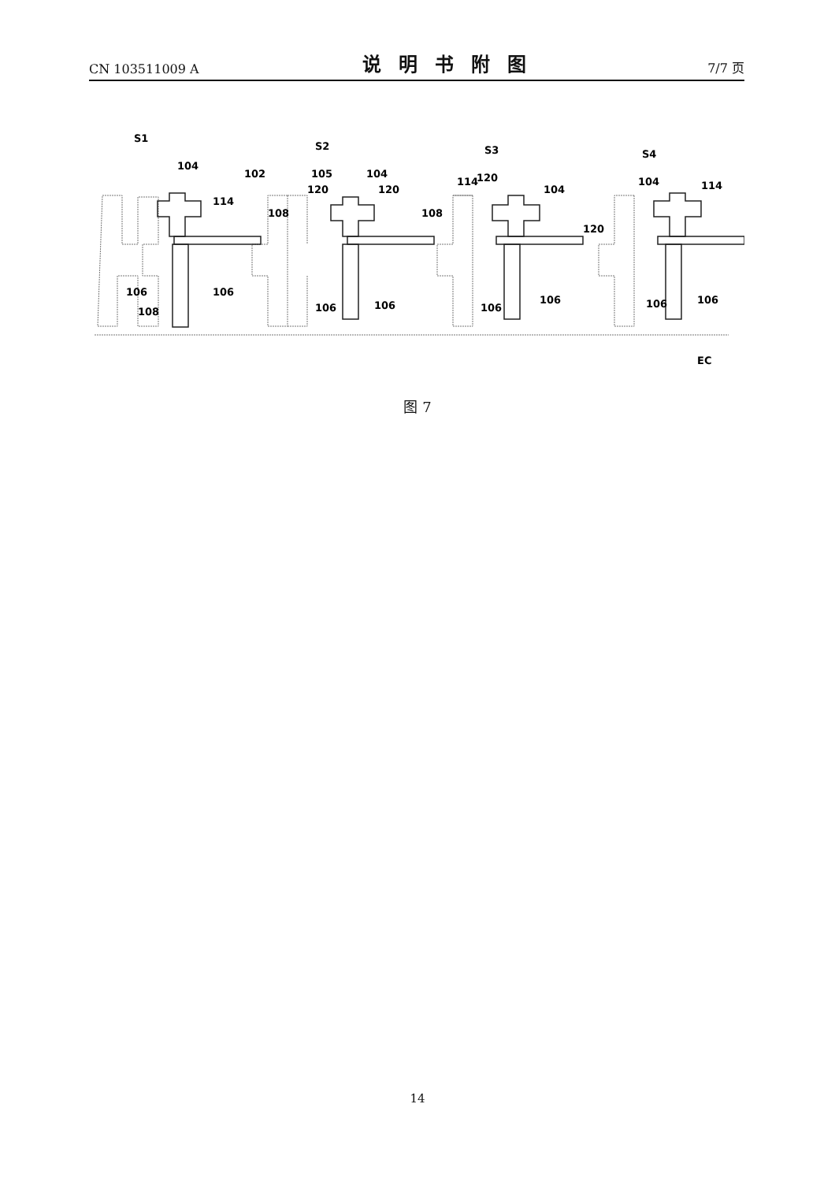CN 103511009 A 说明书附图 7/7 页
S1
104
102
114
106
106
108
S2
105
104
120
120
108
108
106
106
S3
114
120
104
120
106
106
S4
104
114
106
106
EC
图 7
14